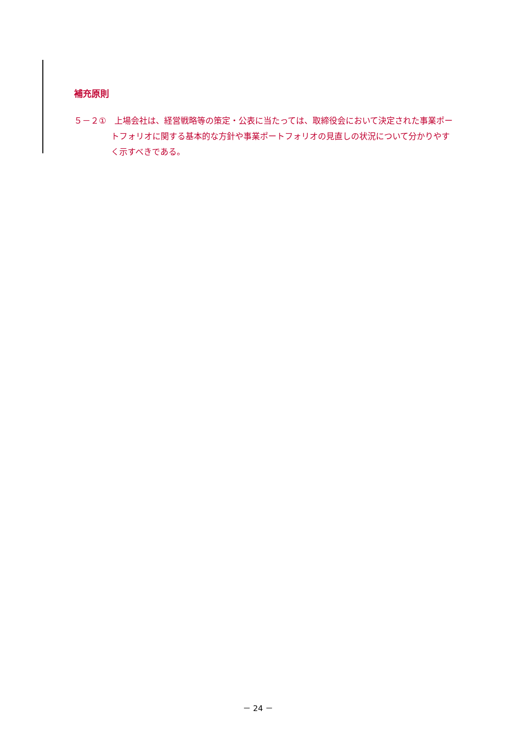補充原則
５－２①　上場会社は、経営戦略等の策定・公表に当たっては、取締役会において決定された事業ポートフォリオに関する基本的な方針や事業ポートフォリオの見直しの状況について分かりやすく示すべきである。
－ 24 －